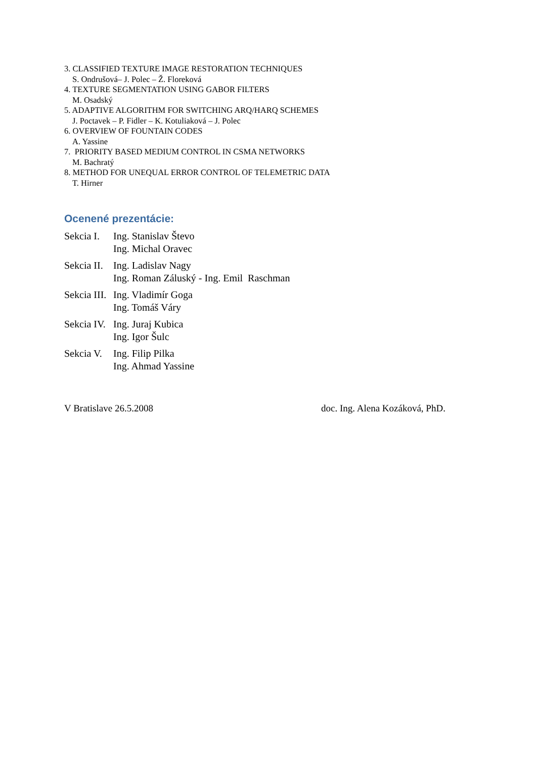3. CLASSIFIED TEXTURE IMAGE RESTORATION TECHNIQUES
S. Ondrušová– J. Polec – Ž. Floreková
4. TEXTURE SEGMENTATION USING GABOR FILTERS
M. Osadský
5. ADAPTIVE ALGORITHM FOR SWITCHING ARQ/HARQ SCHEMES
J. Poctavek – P. Fidler – K. Kotuliaková – J. Polec
6. OVERVIEW OF FOUNTAIN CODES
A. Yassine
7. PRIORITY BASED MEDIUM CONTROL IN CSMA NETWORKS
M. Bachratý
8. METHOD FOR UNEQUAL ERROR CONTROL OF TELEMETRIC DATA
T. Hirner
Ocenené prezentácie:
| Sekcia I. | Ing. Stanislav Števo |
| | Ing. Michal Oravec |
| Sekcia II. | Ing. Ladislav Nagy |
| | Ing. Roman Záluský - Ing. Emil Raschman |
| Sekcia III. | Ing. Vladimír Goga |
| | Ing. Tomáš Váry |
| Sekcia IV. | Ing. Juraj Kubica |
| | Ing. Igor Šulc |
| Sekcia V. | Ing. Filip Pilka |
| | Ing. Ahmad Yassine |
V Bratislave 26.5.2008 doc. Ing. Alena Kozáková, PhD.